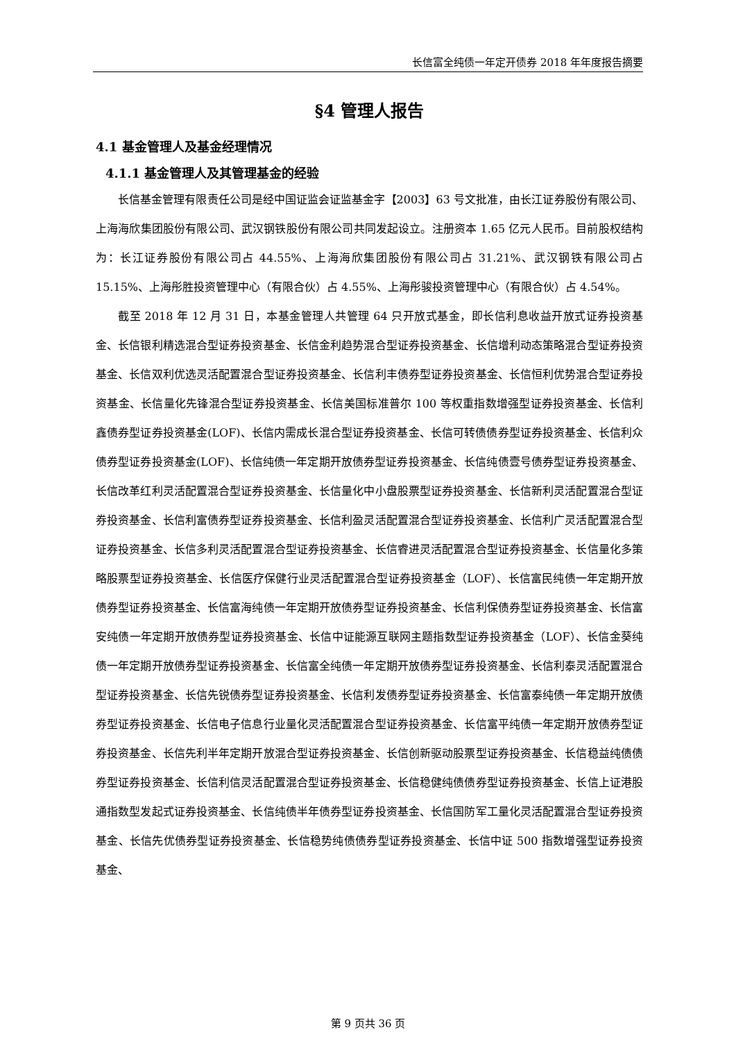长信富全纯债一年定开债券 2018 年年度报告摘要
§4 管理人报告
4.1 基金管理人及基金经理情况
4.1.1 基金管理人及其管理基金的经验
长信基金管理有限责任公司是经中国证监会证监基金字【2003】63 号文批准，由长江证券股份有限公司、上海海欣集团股份有限公司、武汉钢铁股份有限公司共同发起设立。注册资本 1.65 亿元人民币。目前股权结构为：长江证券股份有限公司占 44.55%、上海海欣集团股份有限公司占 31.21%、武汉钢铁有限公司占 15.15%、上海彤胜投资管理中心（有限合伙）占 4.55%、上海彤骏投资管理中心（有限合伙）占 4.54%。
截至 2018 年 12 月 31 日，本基金管理人共管理 64 只开放式基金，即长信利息收益开放式证券投资基金、长信银利精选混合型证券投资基金、长信金利趋势混合型证券投资基金、长信增利动态策略混合型证券投资基金、长信双利优选灵活配置混合型证券投资基金、长信利丰债券型证券投资基金、长信恒利优势混合型证券投资基金、长信量化先锋混合型证券投资基金、长信美国标准普尔 100 等权重指数增强型证券投资基金、长信利鑫债券型证券投资基金(LOF)、长信内需成长混合型证券投资基金、长信可转债债券型证券投资基金、长信利众债券型证券投资基金(LOF)、长信纯债一年定期开放债券型证券投资基金、长信纯债壹号债券型证券投资基金、长信改革红利灵活配置混合型证券投资基金、长信量化中小盘股票型证券投资基金、长信新利灵活配置混合型证券投资基金、长信利富债券型证券投资基金、长信利盈灵活配置混合型证券投资基金、长信利广灵活配置混合型证券投资基金、长信多利灵活配置混合型证券投资基金、长信睿进灵活配置混合型证券投资基金、长信量化多策略股票型证券投资基金、长信医疗保健行业灵活配置混合型证券投资基金（LOF）、长信富民纯债一年定期开放债券型证券投资基金、长信富海纯债一年定期开放债券型证券投资基金、长信利保债券型证券投资基金、长信富安纯债一年定期开放债券型证券投资基金、长信中证能源互联网主题指数型证券投资基金（LOF）、长信金葵纯债一年定期开放债券型证券投资基金、长信富全纯债一年定期开放债券型证券投资基金、长信利泰灵活配置混合型证券投资基金、长信先锐债券型证券投资基金、长信利发债券型证券投资基金、长信富泰纯债一年定期开放债券型证券投资基金、长信电子信息行业量化灵活配置混合型证券投资基金、长信富平纯债一年定期开放债券型证券投资基金、长信先利半年定期开放混合型证券投资基金、长信创新驱动股票型证券投资基金、长信稳益纯债债券型证券投资基金、长信利信灵活配置混合型证券投资基金、长信稳健纯债债券型证券投资基金、长信上证港股通指数型发起式证券投资基金、长信纯债半年债券型证券投资基金、长信国防军工量化灵活配置混合型证券投资基金、长信先优债券型证券投资基金、长信稳势纯债债券型证券投资基金、长信中证 500 指数增强型证券投资基金、
第 9 页共 36 页